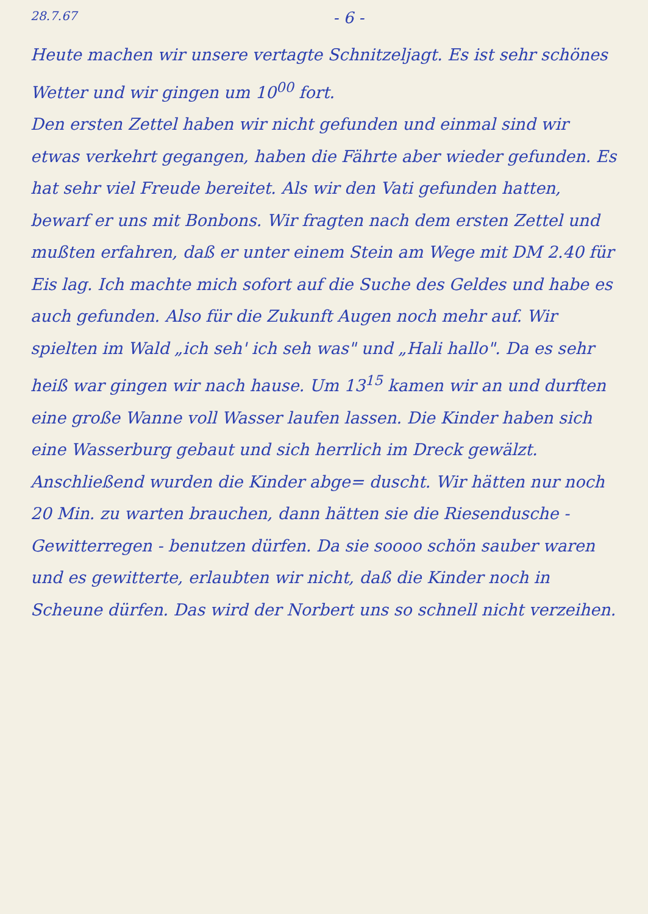28.7.67 - 6 -
Heute machen wir unsere vertagte Schnitzeljagt. Es ist sehr schönes Wetter und wir gingen um 10<sup>00</sup> fort.
Den ersten Zettel haben wir nicht gefunden und einmal sind wir etwas verkehrt gegangen, haben die Fährte aber wieder gefunden. Es hat sehr viel Freude bereitet. Als wir den Vati gefunden hatten, bewarf er uns mit Bonbons. Wir fragten nach dem ersten Zettel und mußten erfahren, daß er unter einem Stein am Wege mit DM 2.40 für Eis lag. Ich machte mich sofort auf die Suche des Geldes und habe es auch gefunden. Also für die Zukunft Augen noch mehr auf. Wir spielten im Wald „ich seh' ich seh was" und „Hali hallo". Da es sehr heiß war gingen wir nach hause. Um 13<sup>15</sup> kamen wir an und durften eine große Wanne voll Wasser laufen lassen. Die Kinder haben sich eine Wasserburg gebaut und sich herrlich im Dreck gewälzt. Anschließend wurden die Kinder abge= duscht. Wir hätten nur noch 20 Min. zu warten brauchen, dann hätten sie die Riesendusche - Gewitterregen - benutzen dürfen. Da sie soooo schön sauber waren und es gewitterte, erlaubten wir nicht, daß die Kinder noch in Scheune dürfen. Das wird der Norbert uns so schnell nicht verzeihen.